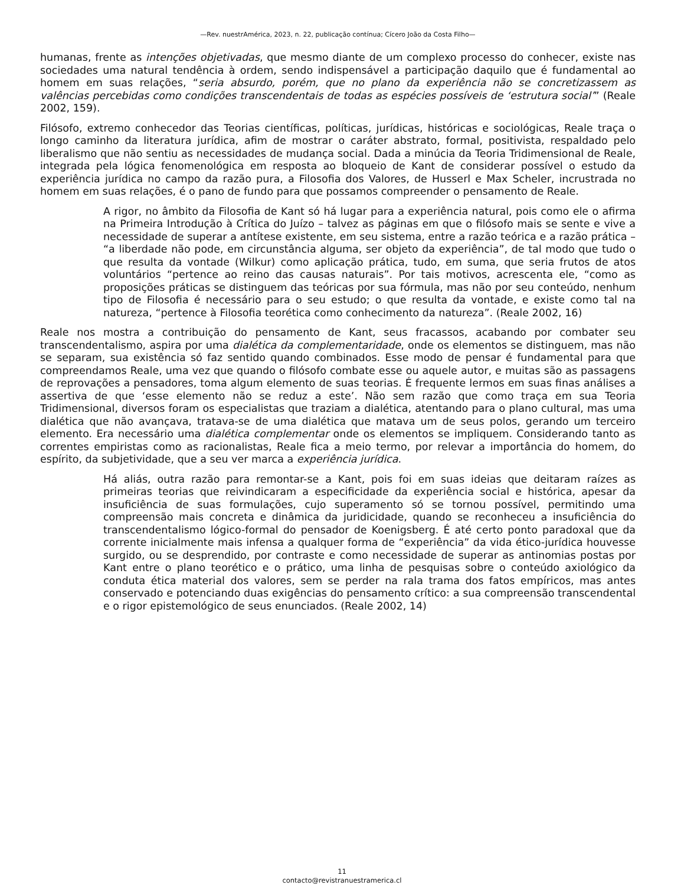—Rev. nuestrAmérica, 2023, n. 22, publicação contínua; Cícero João da Costa Filho—
humanas, frente as intenções objetivadas, que mesmo diante de um complexo processo do conhecer, existe nas sociedades uma natural tendência à ordem, sendo indispensável a participação daquilo que é fundamental ao homem em suas relações, “seria absurdo, porém, que no plano da experiência não se concretizassem as valências percebidas como condições transcendentais de todas as espécies possíveis de ‘estrutura social’” (Reale 2002, 159).
Filósofo, extremo conhecedor das Teorias científicas, políticas, jurídicas, históricas e sociológicas, Reale traça o longo caminho da literatura jurídica, afim de mostrar o caráter abstrato, formal, positivista, respaldado pelo liberalismo que não sentiu as necessidades de mudança social. Dada a minúcia da Teoria Tridimensional de Reale, integrada pela lógica fenomenológica em resposta ao bloqueio de Kant de considerar possível o estudo da experiência jurídica no campo da razão pura, a Filosofia dos Valores, de Husserl e Max Scheler, incrustrada no homem em suas relações, é o pano de fundo para que possamos compreender o pensamento de Reale.
A rigor, no âmbito da Filosofia de Kant só há lugar para a experiência natural, pois como ele o afirma na Primeira Introdução à Crítica do Juízo – talvez as páginas em que o filósofo mais se sente e vive a necessidade de superar a antítese existente, em seu sistema, entre a razão teórica e a razão prática – “a liberdade não pode, em circunstância alguma, ser objeto da experiência”, de tal modo que tudo o que resulta da vontade (Wilkur) como aplicação prática, tudo, em suma, que seria frutos de atos voluntários “pertence ao reino das causas naturais”. Por tais motivos, acrescenta ele, “como as proposições práticas se distinguem das teóricas por sua fórmula, mas não por seu conteúdo, nenhum tipo de Filosofia é necessário para o seu estudo; o que resulta da vontade, e existe como tal na natureza, “pertence à Filosofia teorética como conhecimento da natureza”. (Reale 2002, 16)
Reale nos mostra a contribuição do pensamento de Kant, seus fracassos, acabando por combater seu transcendentalismo, aspira por uma dialética da complementaridade, onde os elementos se distinguem, mas não se separam, sua existência só faz sentido quando combinados. Esse modo de pensar é fundamental para que compreendamos Reale, uma vez que quando o filósofo combate esse ou aquele autor, e muitas são as passagens de reprovações a pensadores, toma algum elemento de suas teorias. É frequente lermos em suas finas análises a assertiva de que ‘esse elemento não se reduz a este’. Não sem razão que como traça em sua Teoria Tridimensional, diversos foram os especialistas que traziam a dialética, atentando para o plano cultural, mas uma dialética que não avançava, tratava-se de uma dialética que matava um de seus polos, gerando um terceiro elemento. Era necessário uma dialética complementar onde os elementos se impliquem. Considerando tanto as correntes empiristas como as racionalistas, Reale fica a meio termo, por relevar a importância do homem, do espírito, da subjetividade, que a seu ver marca a experiência jurídica.
Há aliás, outra razão para remontar-se a Kant, pois foi em suas ideias que deitaram raízes as primeiras teorias que reivindicaram a especificidade da experiência social e histórica, apesar da insuficiência de suas formulações, cujo superamento só se tornou possível, permitindo uma compreensão mais concreta e dinâmica da juridicidade, quando se reconheceu a insuficiência do transcendentalismo lógico-formal do pensador de Koenigsberg. É até certo ponto paradoxal que da corrente inicialmente mais infensa a qualquer forma de “experiência” da vida ético-jurídica houvesse surgido, ou se desprendido, por contraste e como necessidade de superar as antinomias postas por Kant entre o plano teorético e o prático, uma linha de pesquisas sobre o conteúdo axiológico da conduta ética material dos valores, sem se perder na rala trama dos fatos empíricos, mas antes conservado e potenciando duas exigências do pensamento crítico: a sua compreensão transcendental e o rigor epistemológico de seus enunciados. (Reale 2002, 14)
11
contacto@revistranuestramerica.cl